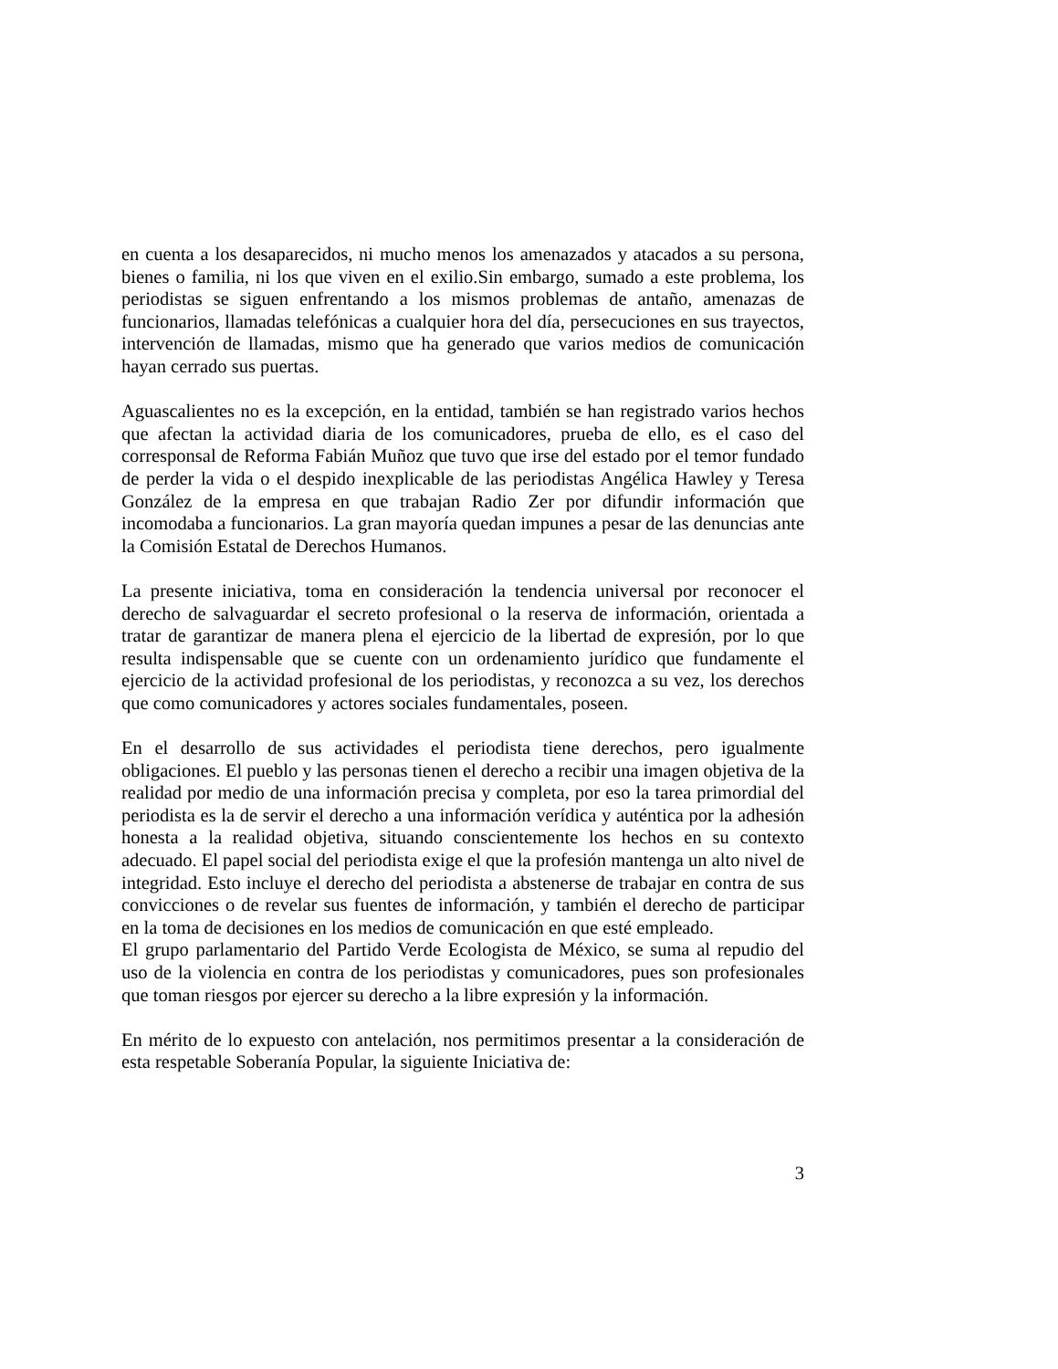en cuenta a los desaparecidos, ni mucho menos los amenazados y atacados a su persona, bienes o familia, ni los que viven en el exilio.Sin embargo, sumado a este problema, los periodistas se siguen enfrentando a los mismos problemas de antaño, amenazas de funcionarios, llamadas telefónicas a cualquier hora del día, persecuciones en sus trayectos, intervención de llamadas, mismo que ha generado que varios medios de comunicación hayan cerrado sus puertas.
Aguascalientes no es la excepción, en la entidad, también se han registrado varios hechos que afectan la actividad diaria de los comunicadores, prueba de ello, es el caso del corresponsal de Reforma Fabián Muñoz que tuvo que irse del estado por el temor fundado de perder la vida o el despido inexplicable de las periodistas Angélica Hawley y Teresa González de la empresa en que trabajan Radio Zer por difundir información que incomodaba a funcionarios. La gran mayoría quedan impunes a pesar de las denuncias ante la Comisión Estatal de Derechos Humanos.
La presente iniciativa, toma en consideración la tendencia universal por reconocer el derecho de salvaguardar el secreto profesional o la reserva de información, orientada a tratar de garantizar de manera plena el ejercicio de la libertad de expresión, por lo que resulta indispensable que se cuente con un ordenamiento jurídico que fundamente el ejercicio de la actividad profesional de los periodistas, y reconozca a su vez, los derechos que como comunicadores y actores sociales fundamentales, poseen.
En el desarrollo de sus actividades el periodista tiene derechos, pero igualmente obligaciones. El pueblo y las personas tienen el derecho a recibir una imagen objetiva de la realidad por medio de una información precisa y completa, por eso la tarea primordial del periodista es la de servir el derecho a una información verídica y auténtica por la adhesión honesta a la realidad objetiva, situando conscientemente los hechos en su contexto adecuado. El papel social del periodista exige el que la profesión mantenga un alto nivel de integridad. Esto incluye el derecho del periodista a abstenerse de trabajar en contra de sus convicciones o de revelar sus fuentes de información, y también el derecho de participar en la toma de decisiones en los medios de comunicación en que esté empleado.
El grupo parlamentario del Partido Verde Ecologista de México, se suma al repudio del uso de la violencia en contra de los periodistas y comunicadores, pues son profesionales que toman riesgos por ejercer su derecho a la libre expresión y la información.
En mérito de lo expuesto con antelación, nos permitimos presentar a la consideración de esta respetable Soberanía Popular, la siguiente Iniciativa de:
3